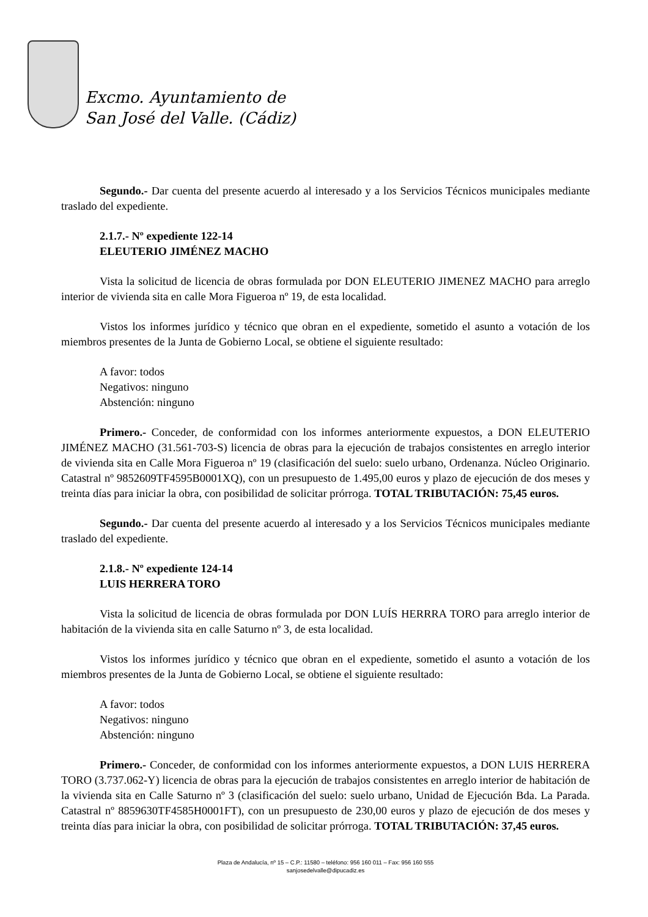Excmo. Ayuntamiento de
San José del Valle. (Cádiz)
Segundo.- Dar cuenta del presente acuerdo al interesado y a los Servicios Técnicos municipales mediante traslado del expediente.
2.1.7.- Nº expediente 122-14
ELEUTERIO JIMÉNEZ MACHO
Vista la solicitud de licencia de obras formulada por DON ELEUTERIO JIMENEZ MACHO para arreglo interior de vivienda sita en calle Mora Figueroa nº 19, de esta localidad.
Vistos los informes jurídico y técnico que obran en el expediente, sometido el asunto a votación de los miembros presentes de la Junta de Gobierno Local, se obtiene el siguiente resultado:
A favor: todos
Negativos: ninguno
Abstención: ninguno
Primero.- Conceder, de conformidad con los informes anteriormente expuestos, a DON ELEUTERIO JIMÉNEZ MACHO (31.561-703-S) licencia de obras para la ejecución de trabajos consistentes en arreglo interior de vivienda sita en Calle Mora Figueroa nº 19 (clasificación del suelo: suelo urbano, Ordenanza. Núcleo Originario. Catastral nº 9852609TF4595B0001XQ), con un presupuesto de 1.495,00 euros y plazo de ejecución de dos meses y treinta días para iniciar la obra, con posibilidad de solicitar prórroga. TOTAL TRIBUTACIÓN: 75,45 euros.
Segundo.- Dar cuenta del presente acuerdo al interesado y a los Servicios Técnicos municipales mediante traslado del expediente.
2.1.8.- Nº expediente 124-14
LUIS HERRERA TORO
Vista la solicitud de licencia de obras formulada por DON LUÍS HERRRA TORO para arreglo interior de habitación de la vivienda sita en calle Saturno nº 3, de esta localidad.
Vistos los informes jurídico y técnico que obran en el expediente, sometido el asunto a votación de los miembros presentes de la Junta de Gobierno Local, se obtiene el siguiente resultado:
A favor: todos
Negativos: ninguno
Abstención: ninguno
Primero.- Conceder, de conformidad con los informes anteriormente expuestos, a DON LUIS HERRERA TORO (3.737.062-Y) licencia de obras para la ejecución de trabajos consistentes en arreglo interior de habitación de la vivienda sita en Calle Saturno nº 3 (clasificación del suelo: suelo urbano, Unidad de Ejecución Bda. La Parada. Catastral nº 8859630TF4585H0001FT), con un presupuesto de 230,00 euros y plazo de ejecución de dos meses y treinta días para iniciar la obra, con posibilidad de solicitar prórroga. TOTAL TRIBUTACIÓN: 37,45 euros.
Plaza de Andalucía, nº 15 – C.P.: 11580 – teléfono: 956 160 011 – Fax: 956 160 555
sanjosedelvalle@dipucadiz.es